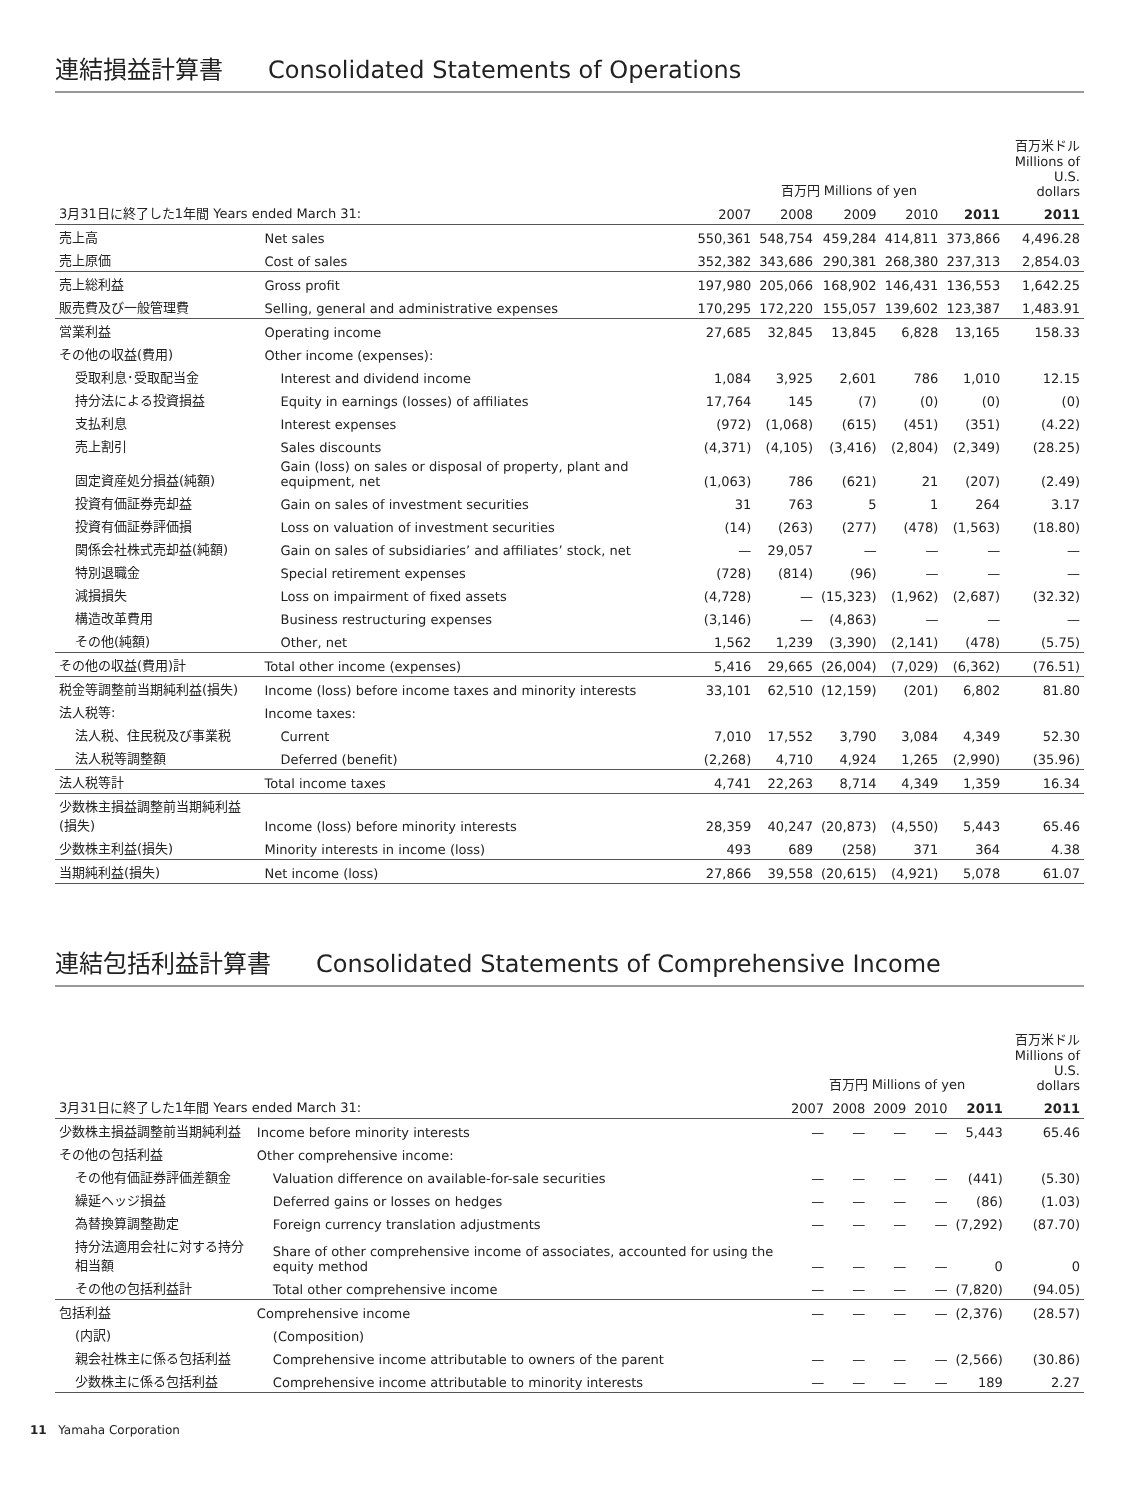連結損益計算書 Consolidated Statements of Operations
| | | 百万円 Millions of yen | | | | | 百万米ドル Millions of U.S. dollars |
| --- | --- | --- | --- | --- | --- | --- | --- |
| 3月31日に終了した1年間 Years ended March 31: | | 2007 | 2008 | 2009 | 2010 | 2011 | 2011 |
| 売上高 | Net sales | 550,361 | 548,754 | 459,284 | 414,811 | 373,866 | 4,496.28 |
| 売上原価 | Cost of sales | 352,382 | 343,686 | 290,381 | 268,380 | 237,313 | 2,854.03 |
| 売上総利益 | Gross profit | 197,980 | 205,066 | 168,902 | 146,431 | 136,553 | 1,642.25 |
| 販売費及び一般管理費 | Selling, general and administrative expenses | 170,295 | 172,220 | 155,057 | 139,602 | 123,387 | 1,483.91 |
| 営業利益 | Operating income | 27,685 | 32,845 | 13,845 | 6,828 | 13,165 | 158.33 |
| その他の収益(費用) | Other income (expenses): | | | | | | |
| 受取利息･受取配当金 | Interest and dividend income | 1,084 | 3,925 | 2,601 | 786 | 1,010 | 12.15 |
| 持分法による投資損益 | Equity in earnings (losses) of affiliates | 17,764 | 145 | (7) | (0) | (0) | (0) |
| 支払利息 | Interest expenses | (972) | (1,068) | (615) | (451) | (351) | (4.22) |
| 売上割引 | Sales discounts | (4,371) | (4,105) | (3,416) | (2,804) | (2,349) | (28.25) |
| 固定資産処分損益(純額) | Gain (loss) on sales or disposal of property, plant and equipment, net | (1,063) | 786 | (621) | 21 | (207) | (2.49) |
| 投資有価証券売却益 | Gain on sales of investment securities | 31 | 763 | 5 | 1 | 264 | 3.17 |
| 投資有価証券評価損 | Loss on valuation of investment securities | (14) | (263) | (277) | (478) | (1,563) | (18.80) |
| 関係会社株式売却益(純額) | Gain on sales of subsidiaries’ and affiliates’ stock, net | — | 29,057 | — | — | — | — |
| 特別退職金 | Special retirement expenses | (728) | (814) | (96) | — | — | — |
| 減損損失 | Loss on impairment of fixed assets | (4,728) | — | (15,323) | (1,962) | (2,687) | (32.32) |
| 構造改革費用 | Business restructuring expenses | (3,146) | — | (4,863) | — | — | — |
| その他(純額) | Other, net | 1,562 | 1,239 | (3,390) | (2,141) | (478) | (5.75) |
| その他の収益(費用)計 | Total other income (expenses) | 5,416 | 29,665 | (26,004) | (7,029) | (6,362) | (76.51) |
| 税金等調整前当期純利益(損失) | Income (loss) before income taxes and minority interests | 33,101 | 62,510 | (12,159) | (201) | 6,802 | 81.80 |
| 法人税等: | Income taxes: | | | | | | |
| 法人税、住民税及び事業税 | Current | 7,010 | 17,552 | 3,790 | 3,084 | 4,349 | 52.30 |
| 法人税等調整額 | Deferred (benefit) | (2,268) | 4,710 | 4,924 | 1,265 | (2,990) | (35.96) |
| 法人税等計 | Total income taxes | 4,741 | 22,263 | 8,714 | 4,349 | 1,359 | 16.34 |
| 少数株主損益調整前当期純利益(損失) | Income (loss) before minority interests | 28,359 | 40,247 | (20,873) | (4,550) | 5,443 | 65.46 |
| 少数株主利益(損失) | Minority interests in income (loss) | 493 | 689 | (258) | 371 | 364 | 4.38 |
| 当期純利益(損失) | Net income (loss) | 27,866 | 39,558 | (20,615) | (4,921) | 5,078 | 61.07 |
連結包括利益計算書 Consolidated Statements of Comprehensive Income
| | | 百万円 Millions of yen | | | | | 百万米ドル Millions of U.S. dollars |
| --- | --- | --- | --- | --- | --- | --- | --- |
| 3月31日に終了した1年間 Years ended March 31: | | 2007 | 2008 | 2009 | 2010 | 2011 | 2011 |
| 少数株主損益調整前当期純利益 | Income before minority interests | — | — | — | — | 5,443 | 65.46 |
| その他の包括利益 | Other comprehensive income: | | | | | | |
| その他有価証券評価差額金 | Valuation difference on available-for-sale securities | — | — | — | — | (441) | (5.30) |
| 繰延ヘッジ損益 | Deferred gains or losses on hedges | — | — | — | — | (86) | (1.03) |
| 為替換算調整勘定 | Foreign currency translation adjustments | — | — | — | — | (7,292) | (87.70) |
| 持分法適用会社に対する持分相当額 | Share of other comprehensive income of associates, accounted for using the equity method | — | — | — | — | 0 | 0 |
| その他の包括利益計 | Total other comprehensive income | — | — | — | — | (7,820) | (94.05) |
| 包括利益 | Comprehensive income | — | — | — | — | (2,376) | (28.57) |
| (内訳) | (Composition) | | | | | | |
| 親会社株主に係る包括利益 | Comprehensive income attributable to owners of the parent | — | — | — | — | (2,566) | (30.86) |
| 少数株主に係る包括利益 | Comprehensive income attributable to minority interests | — | — | — | — | 189 | 2.27 |
11 Yamaha Corporation